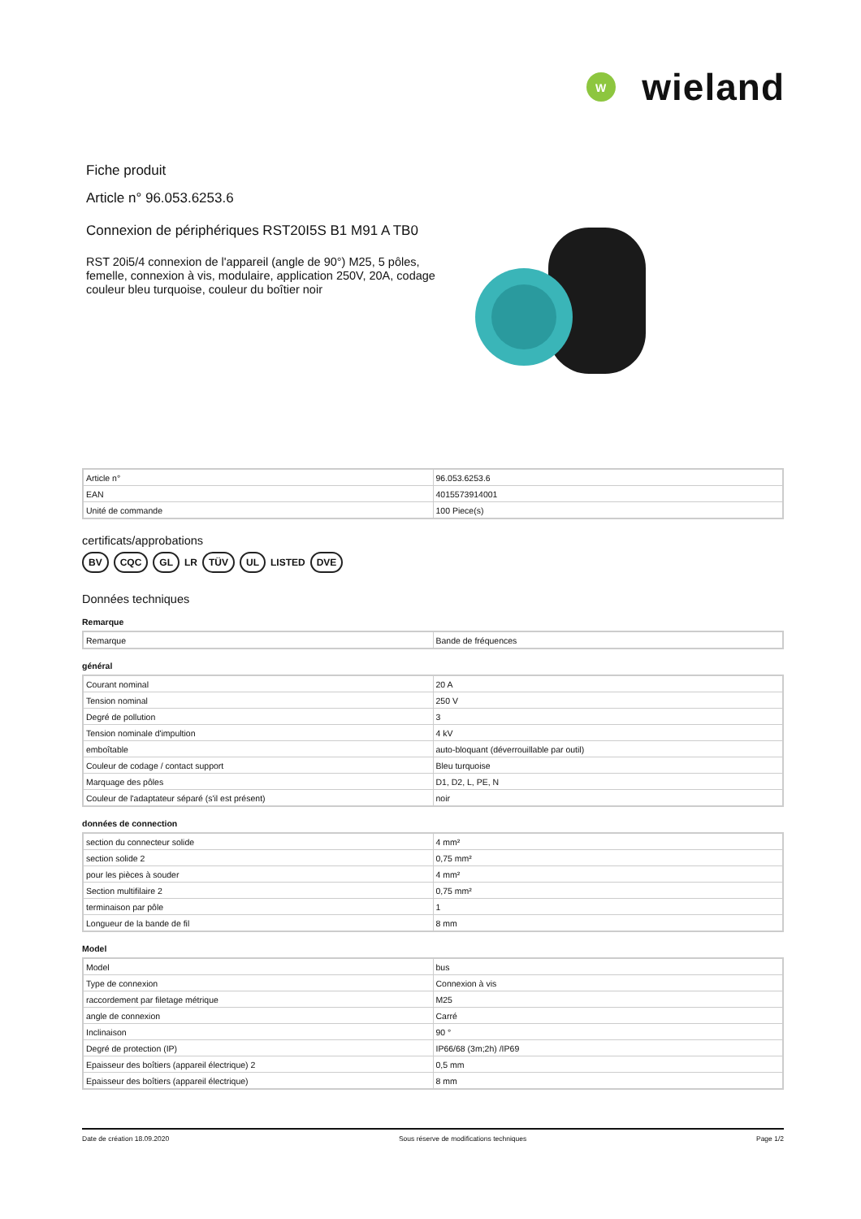W
wieland
Fiche produit
Article n° 96.053.6253.6
Connexion de périphériques RST20I5S B1 M91 A TB0
RST 20i5/4 connexion de l'appareil (angle de 90°) M25, 5 pôles, femelle, connexion à vis, modulaire, application 250V, 20A, codage couleur bleu turquoise, couleur du boîtier noir
| Article n° | 96.053.6253.6 |
| EAN | 4015573914001 |
| Unité de commande | 100 Piece(s) |
certificats/approbations
BV CQC GL LR TÜV UL LISTED DVE
Données techniques
Remarque
| Remarque | Bande de fréquences |
général
| Courant nominal | 20 A |
| Tension nominal | 250 V |
| Degré de pollution | 3 |
| Tension nominale d'impultion | 4 kV |
| emboîtable | auto-bloquant (déverrouillable par outil) |
| Couleur de codage / contact support | Bleu turquoise |
| Marquage des pôles | D1, D2, L, PE, N |
| Couleur de l'adaptateur séparé (s'il est présent) | noir |
données de connection
| section du connecteur solide | 4 mm² |
| section solide 2 | 0,75 mm² |
| pour les pièces à souder | 4 mm² |
| Section multifilaire 2 | 0,75 mm² |
| terminaison par pôle | 1 |
| Longueur de la bande de fil | 8 mm |
Model
| Model | bus |
| Type de connexion | Connexion à vis |
| raccordement par filetage métrique | M25 |
| angle de connexion | Carré |
| Inclinaison | 90 ° |
| Degré de protection (IP) | IP66/68 (3m;2h) /IP69 |
| Epaisseur des boîtiers (appareil électrique) 2 | 0,5 mm |
| Epaisseur des boîtiers (appareil électrique) | 8 mm |
Date de création 18.09.2020 Sous réserve de modifications techniques Page 1/2